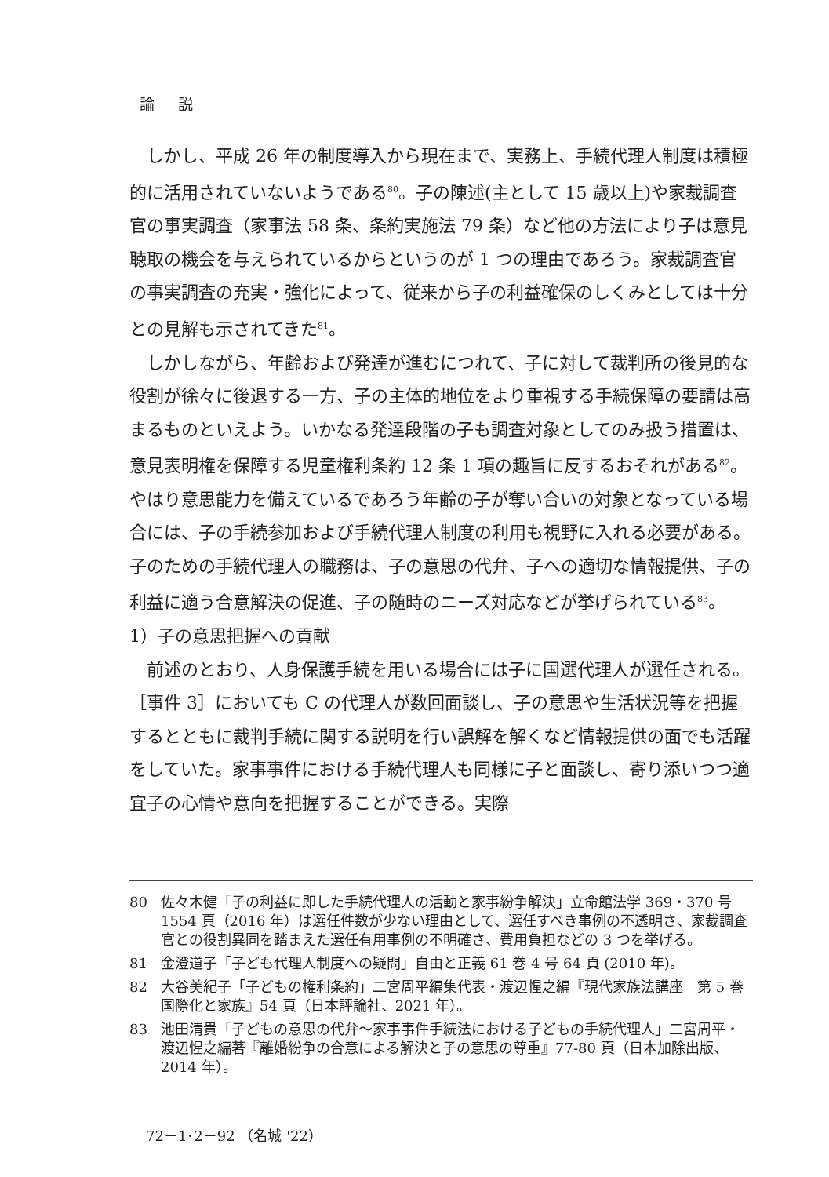論説
しかし、平成 26 年の制度導入から現在まで、実務上、手続代理人制度は積極的に活用されていないようである<sup>80</sup>。子の陳述(主として 15 歳以上)や家裁調査官の事実調査（家事法 58 条、条約実施法 79 条）など他の方法により子は意見聴取の機会を与えられているからというのが 1 つの理由であろう。家裁調査官の事実調査の充実・強化によって、従来から子の利益確保のしくみとしては十分との見解も示されてきた<sup>81</sup>。
しかしながら、年齢および発達が進むにつれて、子に対して裁判所の後見的な役割が徐々に後退する一方、子の主体的地位をより重視する手続保障の要請は高まるものといえよう。いかなる発達段階の子も調査対象としてのみ扱う措置は、意見表明権を保障する児童権利条約 12 条 1 項の趣旨に反するおそれがある<sup>82</sup>。やはり意思能力を備えているであろう年齢の子が奪い合いの対象となっている場合には、子の手続参加および手続代理人制度の利用も視野に入れる必要がある。子のための手続代理人の職務は、子の意思の代弁、子への適切な情報提供、子の利益に適う合意解決の促進、子の随時のニーズ対応などが挙げられている<sup>83</sup>。
1）子の意思把握への貢献
前述のとおり、人身保護手続を用いる場合には子に国選代理人が選任される。［事件 3］においても C の代理人が数回面談し、子の意思や生活状況等を把握するとともに裁判手続に関する説明を行い誤解を解くなど情報提供の面でも活躍をしていた。家事事件における手続代理人も同様に子と面談し、寄り添いつつ適宜子の心情や意向を把握することができる。実際
80 佐々木健「子の利益に即した手続代理人の活動と家事紛争解決」立命館法学 369・370 号 1554 頁（2016 年）は選任件数が少ない理由として、選任すべき事例の不透明さ、家裁調査官との役割異同を踏まえた選任有用事例の不明確さ、費用負担などの 3 つを挙げる。
81 金澄道子「子ども代理人制度への疑問」自由と正義 61 巻 4 号 64 頁 (2010 年)。
82 大谷美紀子「子どもの権利条約」二宮周平編集代表・渡辺惺之編『現代家族法講座　第 5 巻　国際化と家族』54 頁（日本評論社、2021 年）。
83 池田清貴「子どもの意思の代弁～家事事件手続法における子どもの手続代理人」二宮周平・渡辺惺之編著『離婚紛争の合意による解決と子の意思の尊重』77-80 頁（日本加除出版、2014 年）。
72－1･2－92 （名城 '22）